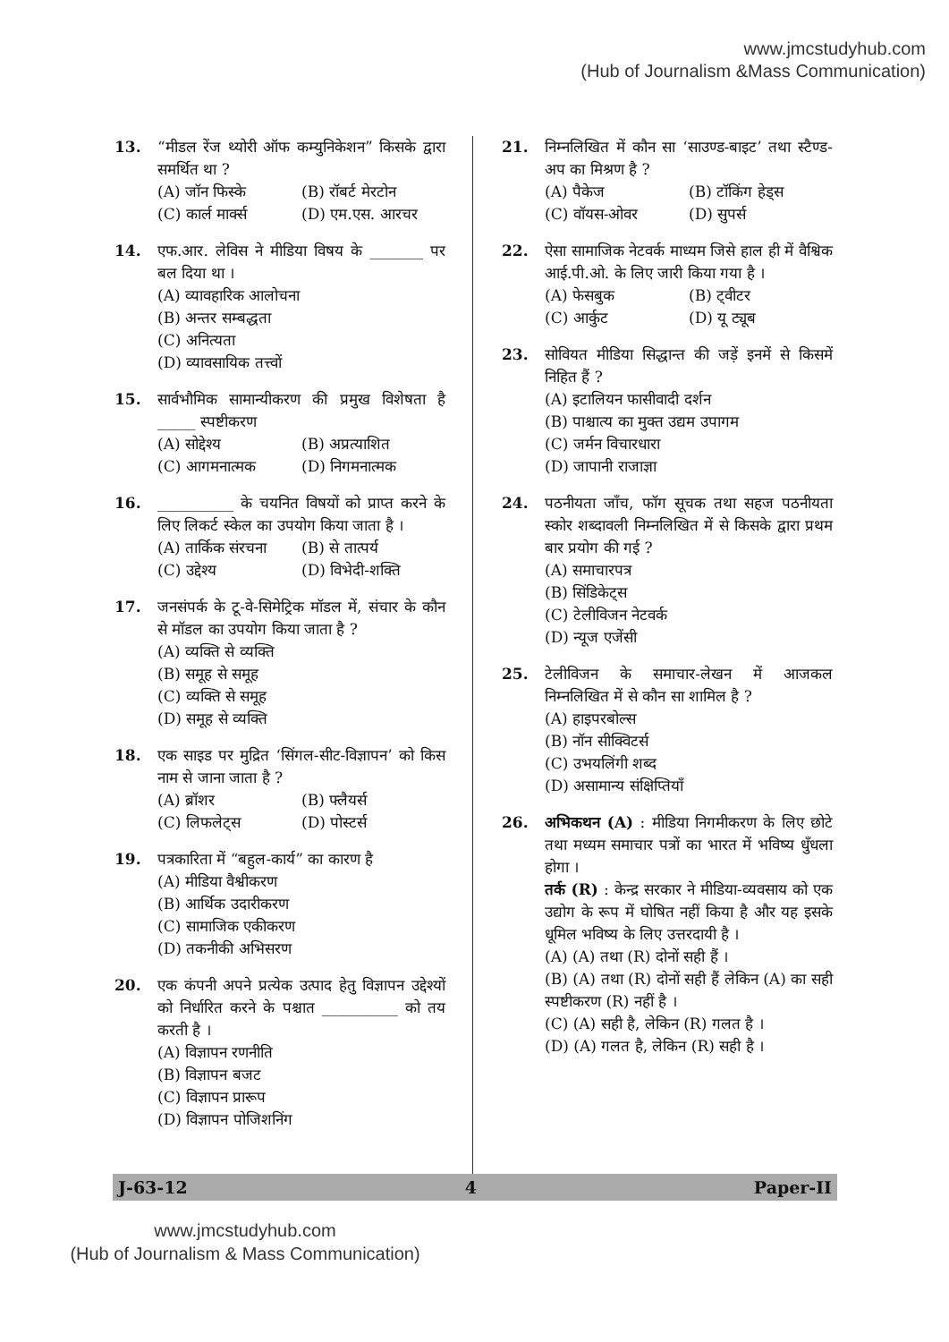www.jmcstudyhub.com
(Hub of Journalism &Mass Communication)
13. “मीडल रेंज थ्योरी ऑफ कम्युनिकेशन” किसके द्वारा समर्थित था ?
(A) जॉन फिस्के (B) रॉबर्ट मेरटोन
(C) कार्ल मार्क्स (D) एम.एस. आरचर
14. एफ.आर. लेविस ने मीडिया विषय के _______ पर बल दिया था ।
(A) व्यावहारिक आलोचना
(B) अन्तर सम्बद्धता
(C) अनित्यता
(D) व्यावसायिक तत्त्वों
15. सार्वभौमिक सामान्यीकरण की प्रमुख विशेषता है _____ स्पष्टीकरण
(A) सोद्देश्य (B) अप्रत्याशित
(C) आगमनात्मक (D) निगमनात्मक
16. __________ के चयनित विषयों को प्राप्त करने के लिए लिकर्ट स्केल का उपयोग किया जाता है ।
(A) तार्किक संरचना (B) से तात्पर्य
(C) उद्देश्य (D) विभेदी-शक्ति
17. जनसंपर्क के टू-वे-सिमेट्रिक मॉडल में, संचार के कौन से मॉडल का उपयोग किया जाता है ?
(A) व्यक्ति से व्यक्ति
(B) समूह से समूह
(C) व्यक्ति से समूह
(D) समूह से व्यक्ति
18. एक साइड पर मुद्रित ‘सिंगल-सीट-विज्ञापन’ को किस नाम से जाना जाता है ?
(A) ब्रॉशर (B) फ्लैयर्स
(C) लिफलेट्स (D) पोस्टर्स
19. पत्रकारिता में “बहुल-कार्य” का कारण है
(A) मीडिया वैश्वीकरण
(B) आर्थिक उदारीकरण
(C) सामाजिक एकीकरण
(D) तकनीकी अभिसरण
20. एक कंपनी अपने प्रत्येक उत्पाद हेतु विज्ञापन उद्देश्यों को निर्धारित करने के पश्चात __________ को तय करती है ।
(A) विज्ञापन रणनीति
(B) विज्ञापन बजट
(C) विज्ञापन प्रारूप
(D) विज्ञापन पोजिशनिंग
21. निम्नलिखित में कौन सा ‘साउण्ड-बाइट’ तथा स्टैण्ड-अप का मिश्रण है ?
(A) पैकेज (B) टॉकिंग हेड्स
(C) वॉयस-ओवर (D) सुपर्स
22. ऐसा सामाजिक नेटवर्क माध्यम जिसे हाल ही में वैश्विक आई.पी.ओ. के लिए जारी किया गया है ।
(A) फेसबुक (B) ट्वीटर
(C) आर्कुट (D) यू ट्यूब
23. सोवियत मीडिया सिद्धान्त की जड़ें इनमें से किसमें निहित हैं ?
(A) इटालियन फासीवादी दर्शन
(B) पाश्चात्य का मुक्त उद्यम उपागम
(C) जर्मन विचारधारा
(D) जापानी राजाज्ञा
24. पठनीयता जाँच, फॉग सूचक तथा सहज पठनीयता स्कोर शब्दावली निम्नलिखित में से किसके द्वारा प्रथम बार प्रयोग की गई ?
(A) समाचारपत्र
(B) सिंडिकेट्स
(C) टेलीविजन नेटवर्क
(D) न्यूज एजेंसी
25. टेलीविजन के समाचार-लेखन में आजकल निम्नलिखित में से कौन सा शामिल है ?
(A) हाइपरबोल्स
(B) नॉन सीक्विटर्स
(C) उभयलिंगी शब्द
(D) असामान्य संक्षिप्तियाँ
26. अभिकथन (A) : मीडिया निगमीकरण के लिए छोटे तथा मध्यम समाचार पत्रों का भारत में भविष्य धुँधला होगा ।
तर्क (R) : केन्द्र सरकार ने मीडिया-व्यवसाय को एक उद्योग के रूप में घोषित नहीं किया है और यह इसके धूमिल भविष्य के लिए उत्तरदायी है ।
(A) (A) तथा (R) दोनों सही हैं ।
(B) (A) तथा (R) दोनों सही हैं लेकिन (A) का सही स्पष्टीकरण (R) नहीं है ।
(C) (A) सही है, लेकिन (R) गलत है ।
(D) (A) गलत है, लेकिन (R) सही है ।
J-63-12 4 Paper-II
www.jmcstudyhub.com
(Hub of Journalism & Mass Communication)